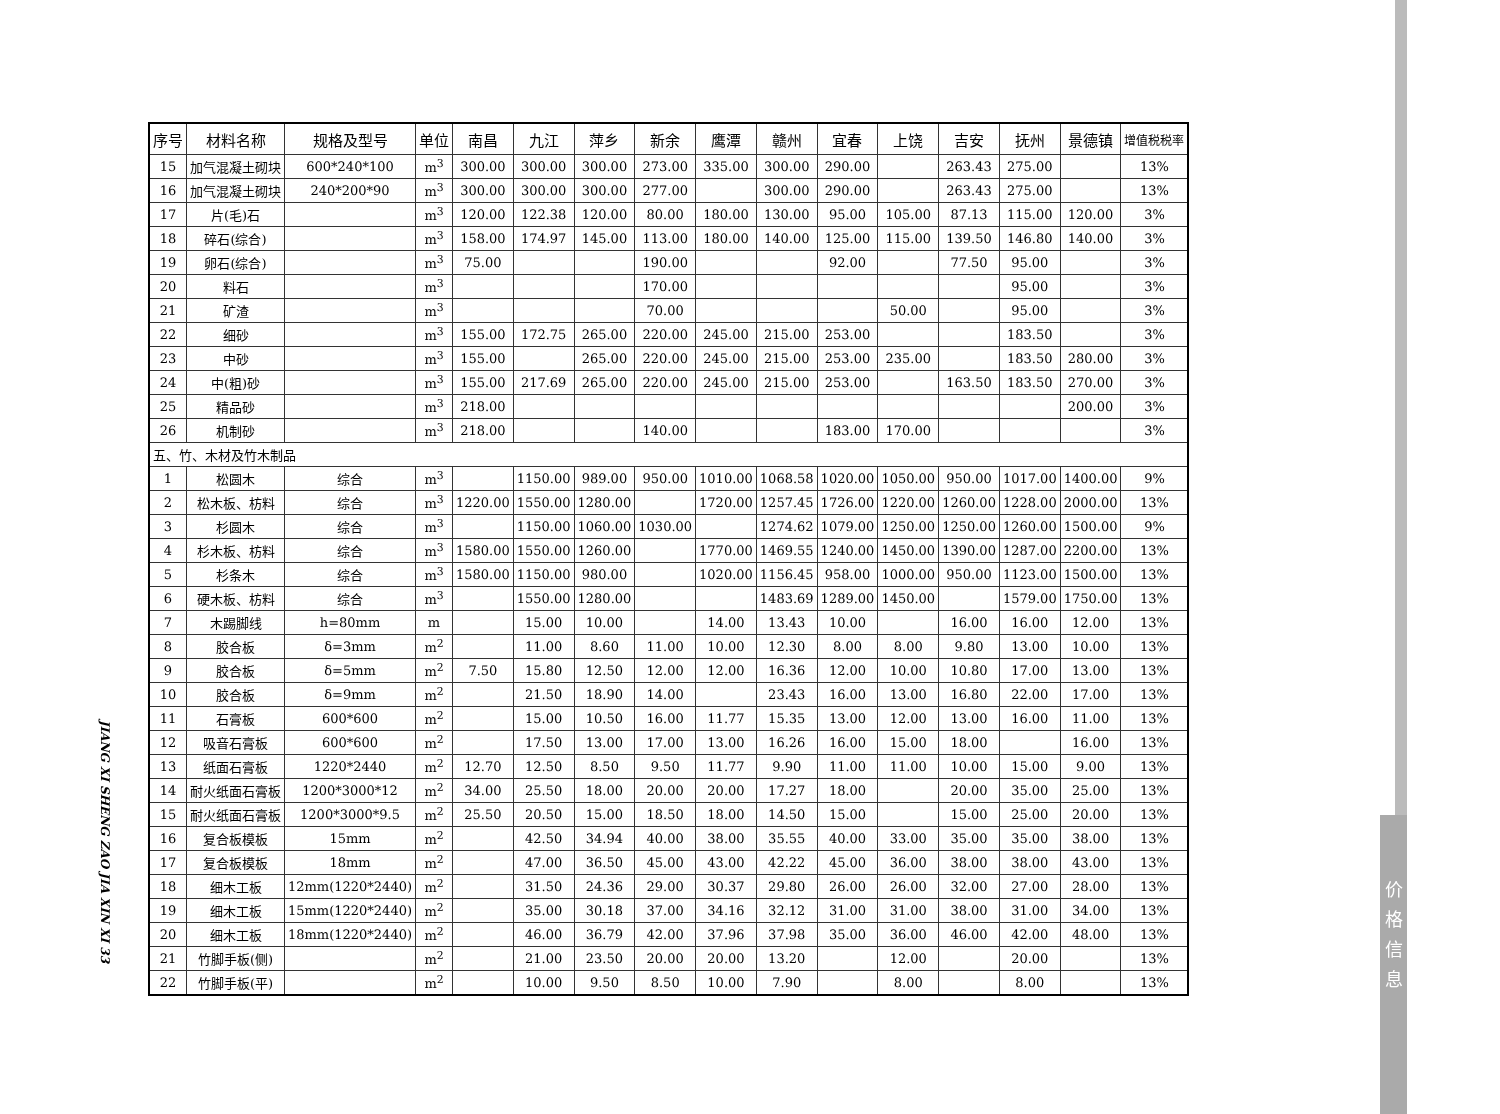价
格
信
息
JIANG XI SHENG ZAO JIA XIN XI 33
| 序号 | 材料名称 | 规格及型号 | 单位 | 南昌 | 九江 | 萍乡 | 新余 | 鹰潭 | 赣州 | 宜春 | 上饶 | 吉安 | 抚州 | 景德镇 | 增值税税率 |
| --- | --- | --- | --- | --- | --- | --- | --- | --- | --- | --- | --- | --- | --- | --- | --- |
| 15 | 加气混凝土砌块 | 600*240*100 | m<sup>3</sup> | 300.00 | 300.00 | 300.00 | 273.00 | 335.00 | 300.00 | 290.00 | | 263.43 | 275.00 | | 13% |
| 16 | 加气混凝土砌块 | 240*200*90 | m<sup>3</sup> | 300.00 | 300.00 | 300.00 | 277.00 | | 300.00 | 290.00 | | 263.43 | 275.00 | | 13% |
| 17 | 片(毛)石 | | m<sup>3</sup> | 120.00 | 122.38 | 120.00 | 80.00 | 180.00 | 130.00 | 95.00 | 105.00 | 87.13 | 115.00 | 120.00 | 3% |
| 18 | 碎石(综合) | | m<sup>3</sup> | 158.00 | 174.97 | 145.00 | 113.00 | 180.00 | 140.00 | 125.00 | 115.00 | 139.50 | 146.80 | 140.00 | 3% |
| 19 | 卵石(综合) | | m<sup>3</sup> | 75.00 | | | 190.00 | | | 92.00 | | 77.50 | 95.00 | | 3% |
| 20 | 料石 | | m<sup>3</sup> | | | | 170.00 | | | | | | 95.00 | | 3% |
| 21 | 矿渣 | | m<sup>3</sup> | | | | 70.00 | | | | 50.00 | | 95.00 | | 3% |
| 22 | 细砂 | | m<sup>3</sup> | 155.00 | 172.75 | 265.00 | 220.00 | 245.00 | 215.00 | 253.00 | | | 183.50 | | 3% |
| 23 | 中砂 | | m<sup>3</sup> | 155.00 | | 265.00 | 220.00 | 245.00 | 215.00 | 253.00 | 235.00 | | 183.50 | 280.00 | 3% |
| 24 | 中(粗)砂 | | m<sup>3</sup> | 155.00 | 217.69 | 265.00 | 220.00 | 245.00 | 215.00 | 253.00 | | 163.50 | 183.50 | 270.00 | 3% |
| 25 | 精品砂 | | m<sup>3</sup> | 218.00 | | | | | | | | | | 200.00 | 3% |
| 26 | 机制砂 | | m<sup>3</sup> | 218.00 | | | 140.00 | | | 183.00 | 170.00 | | | | 3% |
| 五、竹、木材及竹木制品 | | | | | | | | | | | | | | | |
| 1 | 松圆木 | 综合 | m<sup>3</sup> | | 1150.00 | 989.00 | 950.00 | 1010.00 | 1068.58 | 1020.00 | 1050.00 | 950.00 | 1017.00 | 1400.00 | 9% |
| 2 | 松木板、枋料 | 综合 | m<sup>3</sup> | 1220.00 | 1550.00 | 1280.00 | | 1720.00 | 1257.45 | 1726.00 | 1220.00 | 1260.00 | 1228.00 | 2000.00 | 13% |
| 3 | 杉圆木 | 综合 | m<sup>3</sup> | | 1150.00 | 1060.00 | 1030.00 | | 1274.62 | 1079.00 | 1250.00 | 1250.00 | 1260.00 | 1500.00 | 9% |
| 4 | 杉木板、枋料 | 综合 | m<sup>3</sup> | 1580.00 | 1550.00 | 1260.00 | | 1770.00 | 1469.55 | 1240.00 | 1450.00 | 1390.00 | 1287.00 | 2200.00 | 13% |
| 5 | 杉条木 | 综合 | m<sup>3</sup> | 1580.00 | 1150.00 | 980.00 | | 1020.00 | 1156.45 | 958.00 | 1000.00 | 950.00 | 1123.00 | 1500.00 | 13% |
| 6 | 硬木板、枋料 | 综合 | m<sup>3</sup> | | 1550.00 | 1280.00 | | | 1483.69 | 1289.00 | 1450.00 | | 1579.00 | 1750.00 | 13% |
| 7 | 木踢脚线 | h=80mm | m | | 15.00 | 10.00 | | 14.00 | 13.43 | 10.00 | | 16.00 | 16.00 | 12.00 | 13% |
| 8 | 胶合板 | δ=3mm | m<sup>2</sup> | | 11.00 | 8.60 | 11.00 | 10.00 | 12.30 | 8.00 | 8.00 | 9.80 | 13.00 | 10.00 | 13% |
| 9 | 胶合板 | δ=5mm | m<sup>2</sup> | 7.50 | 15.80 | 12.50 | 12.00 | 12.00 | 16.36 | 12.00 | 10.00 | 10.80 | 17.00 | 13.00 | 13% |
| 10 | 胶合板 | δ=9mm | m<sup>2</sup> | | 21.50 | 18.90 | 14.00 | | 23.43 | 16.00 | 13.00 | 16.80 | 22.00 | 17.00 | 13% |
| 11 | 石膏板 | 600*600 | m<sup>2</sup> | | 15.00 | 10.50 | 16.00 | 11.77 | 15.35 | 13.00 | 12.00 | 13.00 | 16.00 | 11.00 | 13% |
| 12 | 吸音石膏板 | 600*600 | m<sup>2</sup> | | 17.50 | 13.00 | 17.00 | 13.00 | 16.26 | 16.00 | 15.00 | 18.00 | | 16.00 | 13% |
| 13 | 纸面石膏板 | 1220*2440 | m<sup>2</sup> | 12.70 | 12.50 | 8.50 | 9.50 | 11.77 | 9.90 | 11.00 | 11.00 | 10.00 | 15.00 | 9.00 | 13% |
| 14 | 耐火纸面石膏板 | 1200*3000*12 | m<sup>2</sup> | 34.00 | 25.50 | 18.00 | 20.00 | 20.00 | 17.27 | 18.00 | | 20.00 | 35.00 | 25.00 | 13% |
| 15 | 耐火纸面石膏板 | 1200*3000*9.5 | m<sup>2</sup> | 25.50 | 20.50 | 15.00 | 18.50 | 18.00 | 14.50 | 15.00 | | 15.00 | 25.00 | 20.00 | 13% |
| 16 | 复合板模板 | 15mm | m<sup>2</sup> | | 42.50 | 34.94 | 40.00 | 38.00 | 35.55 | 40.00 | 33.00 | 35.00 | 35.00 | 38.00 | 13% |
| 17 | 复合板模板 | 18mm | m<sup>2</sup> | | 47.00 | 36.50 | 45.00 | 43.00 | 42.22 | 45.00 | 36.00 | 38.00 | 38.00 | 43.00 | 13% |
| 18 | 细木工板 | 12mm(1220*2440) | m<sup>2</sup> | | 31.50 | 24.36 | 29.00 | 30.37 | 29.80 | 26.00 | 26.00 | 32.00 | 27.00 | 28.00 | 13% |
| 19 | 细木工板 | 15mm(1220*2440) | m<sup>2</sup> | | 35.00 | 30.18 | 37.00 | 34.16 | 32.12 | 31.00 | 31.00 | 38.00 | 31.00 | 34.00 | 13% |
| 20 | 细木工板 | 18mm(1220*2440) | m<sup>2</sup> | | 46.00 | 36.79 | 42.00 | 37.96 | 37.98 | 35.00 | 36.00 | 46.00 | 42.00 | 48.00 | 13% |
| 21 | 竹脚手板(侧) | | m<sup>2</sup> | | 21.00 | 23.50 | 20.00 | 20.00 | 13.20 | | 12.00 | | 20.00 | | 13% |
| 22 | 竹脚手板(平) | | m<sup>2</sup> | | 10.00 | 9.50 | 8.50 | 10.00 | 7.90 | | 8.00 | | 8.00 | | 13% |